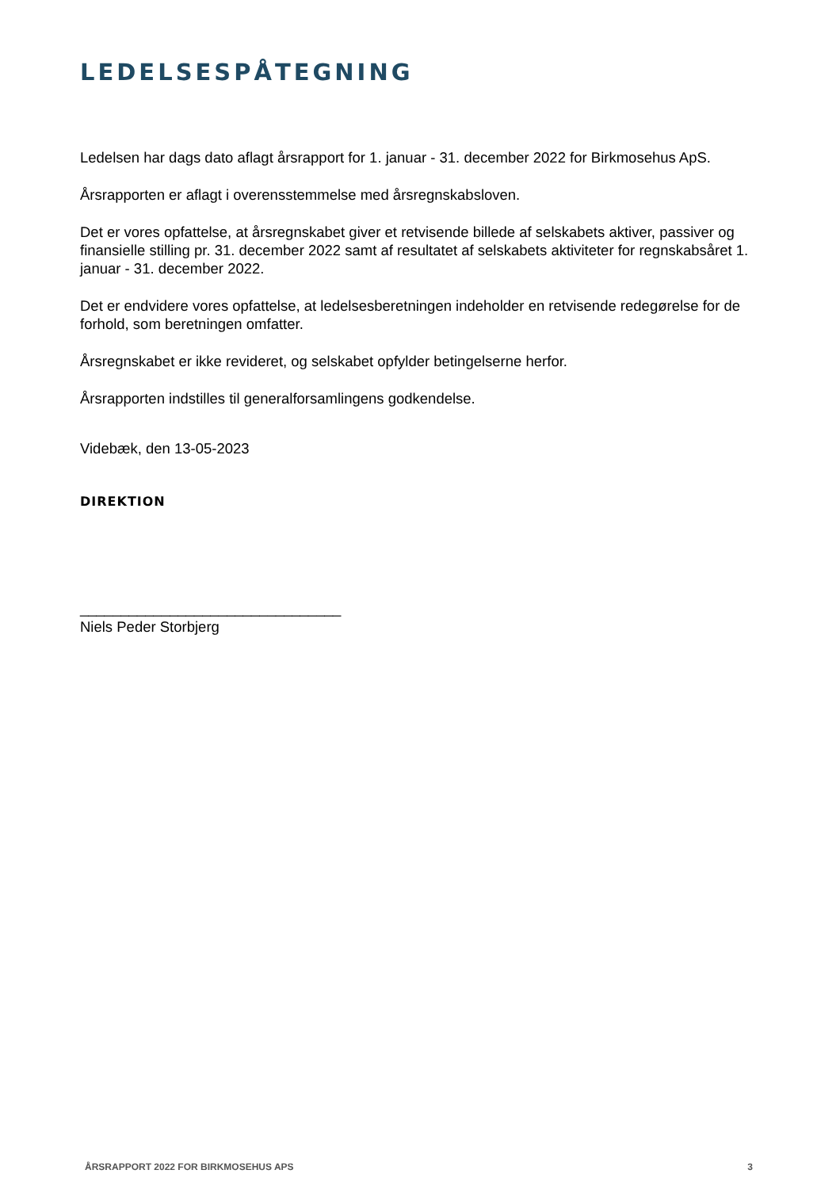LEDELSESPÅTEGNING
Ledelsen har dags dato aflagt årsrapport for 1. januar - 31. december 2022 for Birkmosehus ApS.
Årsrapporten er aflagt i overensstemmelse med årsregnskabsloven.
Det er vores opfattelse, at årsregnskabet giver et retvisende billede af selskabets aktiver, passiver og finansielle stilling pr. 31. december 2022 samt af resultatet af selskabets aktiviteter for regnskabsåret 1. januar - 31. december 2022.
Det er endvidere vores opfattelse, at ledelsesberetningen indeholder en retvisende redegørelse for de forhold, som beretningen omfatter.
Årsregnskabet er ikke revideret, og selskabet opfylder betingelserne herfor.
Årsrapporten indstilles til generalforsamlingens godkendelse.
Videbæk, den 13-05-2023
DIREKTION
________________________________
Niels Peder Storbjerg
ÅRSRAPPORT 2022 FOR BIRKMOSEHUS APS 3